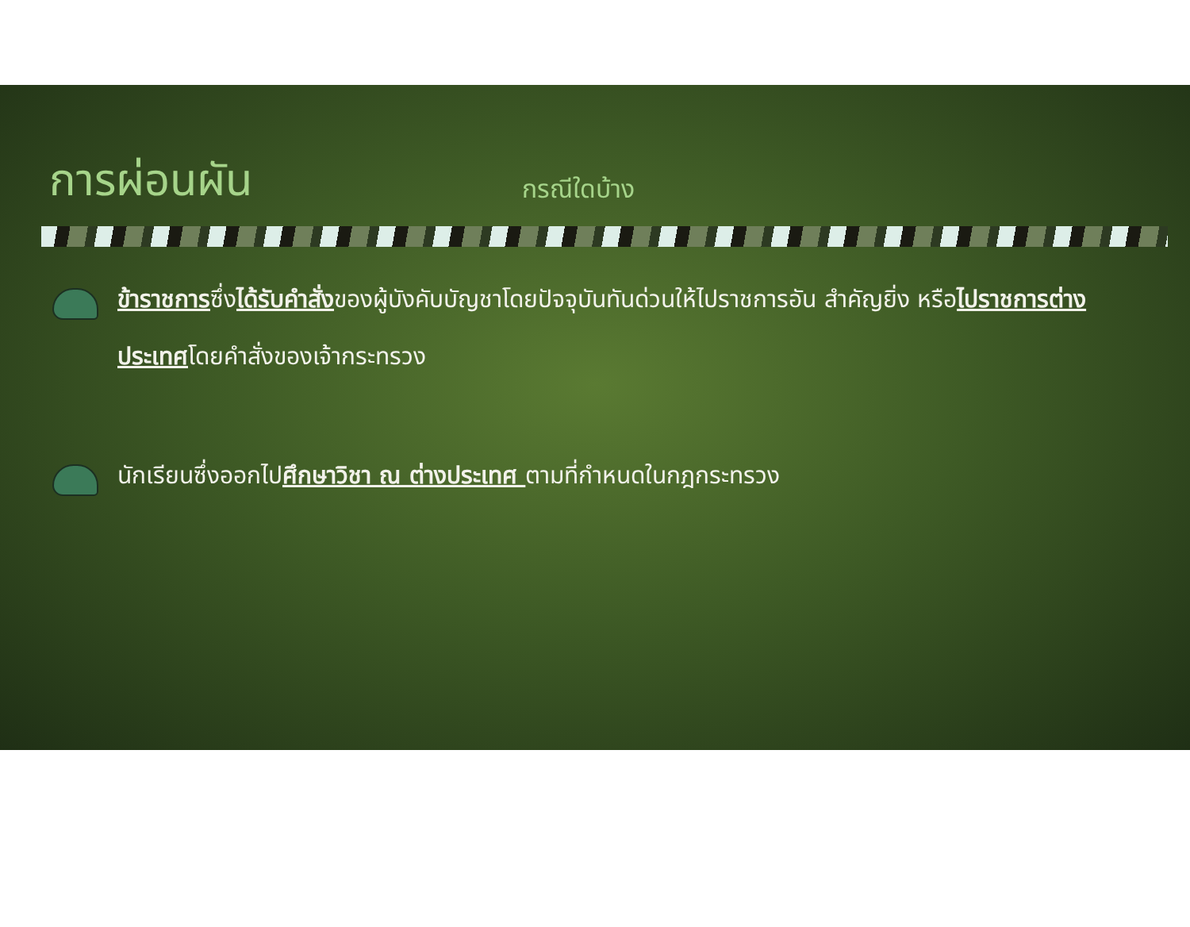การผ่อนผัน
กรณีใดบ้าง
ข้าราชการซึ่งได้รับคำสั่งของผู้บังคับบัญชาโดยปัจจุบันทันด่วนให้ไปราชการอัน สำคัญยิ่ง หรือไปราชการต่างประเทศโดยคำสั่งของเจ้ากระทรวง
นักเรียนซึ่งออกไปศึกษาวิชา ณ ต่างประเทศ ตามที่กำหนดในกฎกระทรวง